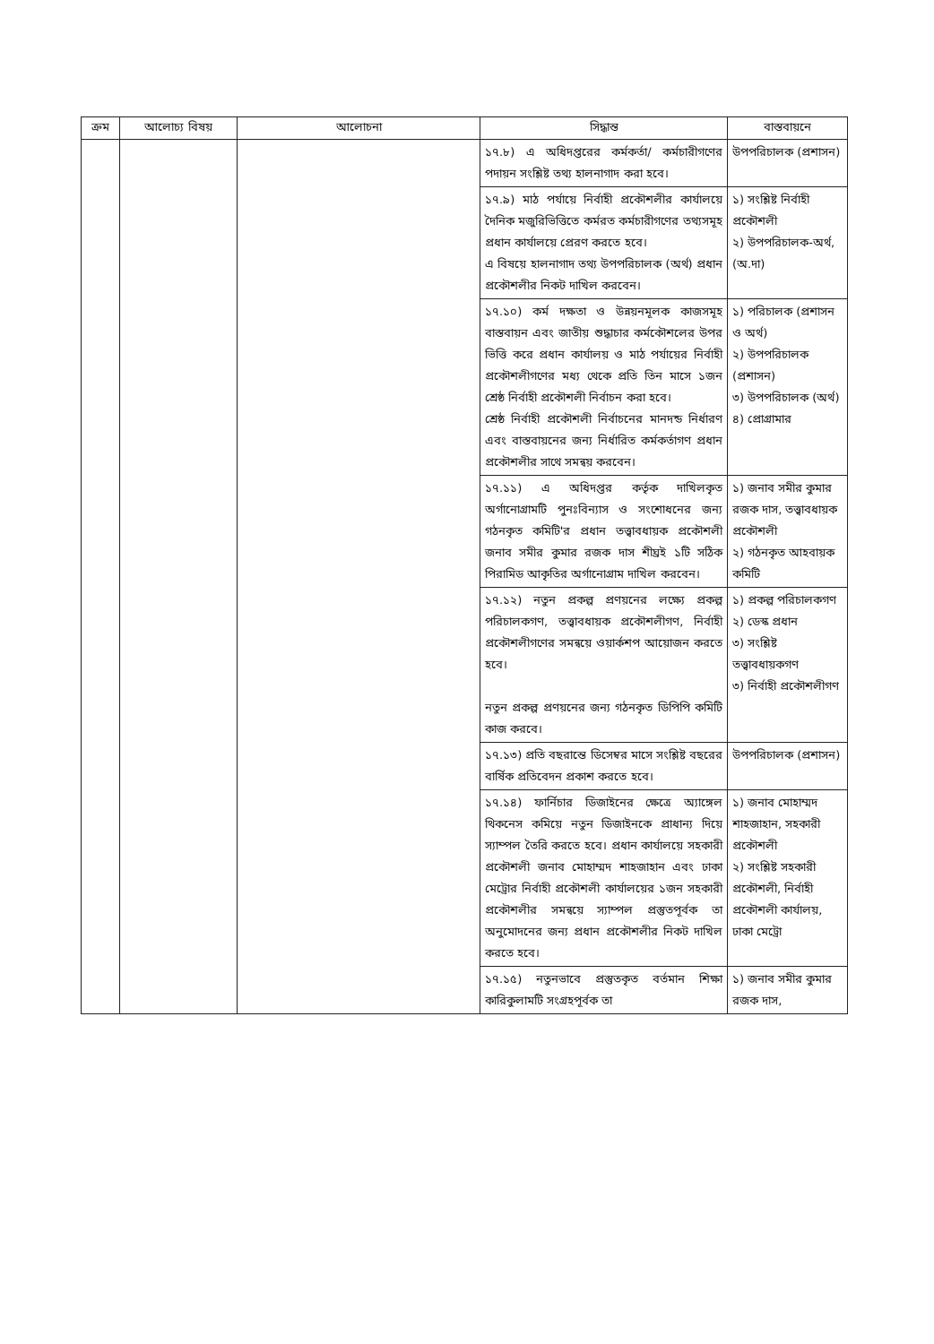| ক্রম | আলোচ্য বিষয় | আলোচনা | সিদ্ধান্ত | বাস্তবায়নে |
| --- | --- | --- | --- | --- |
| | | | ১৭.৮) এ অধিদপ্তরের কর্মকর্তা/ কর্মচারীগণের পদায়ন সংশ্লিষ্ট তথ্য হালনাগাদ করা হবে। | উপপরিচালক (প্রশাসন) |
| | | | ১৭.৯) মাঠ পর্যায়ে নির্বাহী প্রকৌশলীর কার্যালয়ে দৈনিক মজুরিভিত্তিতে কর্মরত কর্মচারীগণের তথ্যসমূহ প্রধান কার্যালয়ে প্রেরণ করতে হবে। এ বিষয়ে হালনাগাদ তথ্য উপপরিচালক (অর্থ) প্রধান প্রকৌশলীর নিকট দাখিল করবেন। | ১) সংশ্লিষ্ট নির্বাহী প্রকৌশলী ২) উপপরিচালক-অর্থ, (অ.দা) |
| | | | ১৭.১০) কর্ম দক্ষতা ও উন্নয়নমূলক কাজসমূহ বাস্তবায়ন এবং জাতীয় শুদ্ধাচার কর্মকৌশলের উপর ভিত্তি করে প্রধান কার্যালয় ও মাঠ পর্যায়ের নির্বাহী প্রকৌশলীগণের মধ্য থেকে প্রতি তিন মাসে ১জন শ্রেষ্ঠ নির্বাহী প্রকৌশলী নির্বাচন করা হবে। শ্রেষ্ঠ নির্বাহী প্রকৌশলী নির্বাচনের মানদন্ড নির্ধারণ এবং বাস্তবায়নের জন্য নির্ধারিত কর্মকর্তাগণ প্রধান প্রকৌশলীর সাথে সমন্বয় করবেন। | ১) পরিচালক (প্রশাসন ও অর্থ) ২) উপপরিচালক (প্রশাসন) ৩) উপপরিচালক (অর্থ) ৪) প্রোগ্রামার |
| | | | ১৭.১১) এ অধিদপ্তর কর্তৃক দাখিলকৃত অর্গানোগ্রামটি পুনঃবিন্যাস ও সংশোধনের জন্য গঠনকৃত কমিটি'র প্রধান তত্ত্বাবধায়ক প্রকৌশলী জনাব সমীর কুমার রজক দাস শীঘ্রই ১টি সঠিক পিরামিড আকৃতির অর্গানোগ্রাম দাখিল করবেন। | ১) জনাব সমীর কুমার রজক দাস, তত্ত্বাবধায়ক প্রকৌশলী ২) গঠনকৃত আহবায়ক কমিটি |
| | | | ১৭.১২) নতুন প্রকল্প প্রণয়নের লক্ষ্যে প্রকল্প পরিচালকগণ, তত্ত্বাবধায়ক প্রকৌশলীগণ, নির্বাহী প্রকৌশলীগণের সমন্বয়ে ওয়ার্কশপ আয়োজন করতে হবে। নতুন প্রকল্প প্রণয়নের জন্য গঠনকৃত ডিপিপি কমিটি কাজ করবে। | ১) প্রকল্প পরিচালকগণ ২) ডেস্ক প্রধান ৩) সংশ্লিষ্ট তত্ত্বাবধায়কগণ ৩) নির্বাহী প্রকৌশলীগণ |
| | | | ১৭.১৩) প্রতি বছরান্তে ডিসেম্বর মাসে সংশ্লিষ্ট বছরের বার্ষিক প্রতিবেদন প্রকাশ করতে হবে। | উপপরিচালক (প্রশাসন) |
| | | | ১৭.১৪) ফার্নিচার ডিজাইনের ক্ষেত্রে অ্যাঙ্গেল থিকনেস কমিয়ে নতুন ডিজাইনকে প্রাধান্য দিয়ে স্যাম্পল তৈরি করতে হবে। প্রধান কার্যালয়ে সহকারী প্রকৌশলী জনাব মোহাম্মদ শাহজাহান এবং ঢাকা মেট্রোর নির্বাহী প্রকৌশলী কার্যালয়ের ১জন সহকারী প্রকৌশলীর সমন্বয়ে স্যাম্পল প্রস্তুতপূর্বক তা অনুমোদনের জন্য প্রধান প্রকৌশলীর নিকট দাখিল করতে হবে। | ১) জনাব মোহাম্মদ শাহজাহান, সহকারী প্রকৌশলী ২) সংশ্লিষ্ট সহকারী প্রকৌশলী, নির্বাহী প্রকৌশলী কার্যালয়, ঢাকা মেট্রো |
| | | | ১৭.১৫) নতুনভাবে প্রস্তুতকৃত বর্তমান শিক্ষা কারিকুলামটি সংগ্রহপূর্বক তা | ১) জনাব সমীর কুমার রজক দাস, |